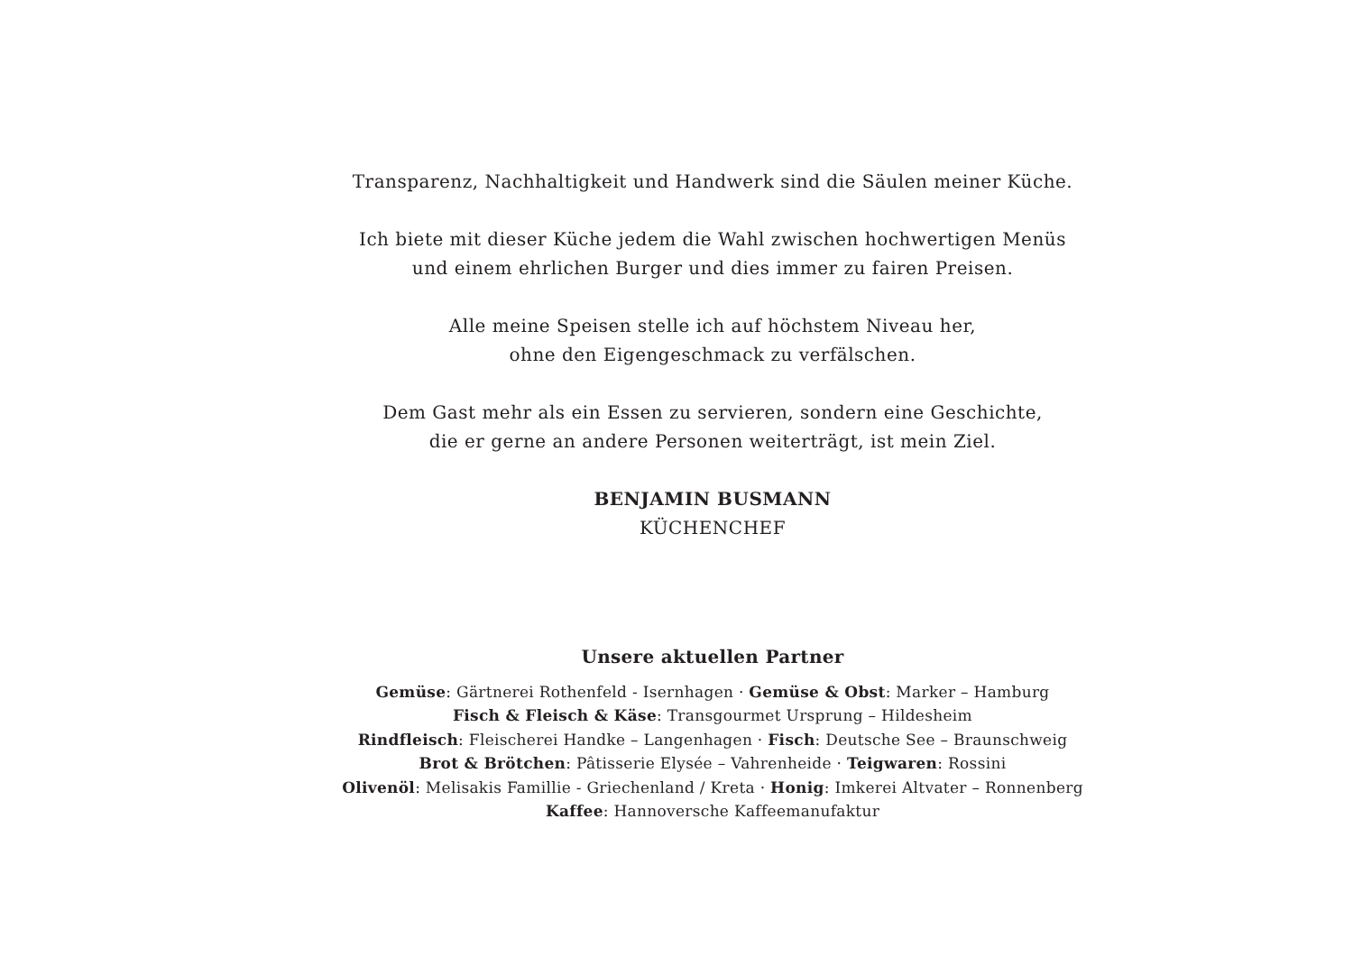Transparenz, Nachhaltigkeit und Handwerk sind die Säulen meiner Küche.
Ich biete mit dieser Küche jedem die Wahl zwischen hochwertigen Menüs
und einem ehrlichen Burger und dies immer zu fairen Preisen.
Alle meine Speisen stelle ich auf höchstem Niveau her,
ohne den Eigengeschmack zu verfälschen.
Dem Gast mehr als ein Essen zu servieren, sondern eine Geschichte,
die er gerne an andere Personen weiterträgt, ist mein Ziel.
BENJAMIN BUSMANN
KÜCHENCHEF
Unsere aktuellen Partner
Gemüse: Gärtnerei Rothenfeld - Isernhagen · Gemüse & Obst: Marker – Hamburg
Fisch & Fleisch & Käse: Transgourmet Ursprung – Hildesheim
Rindfleisch: Fleischerei Handke – Langenhagen · Fisch: Deutsche See – Braunschweig
Brot & Brötchen: Pâtisserie Elysée – Vahrenheide · Teigwaren: Rossini
Olivenöl: Melisakis Famillie - Griechenland / Kreta · Honig: Imkerei Altvater – Ronnenberg
Kaffee: Hannoversche Kaffeemanufaktur